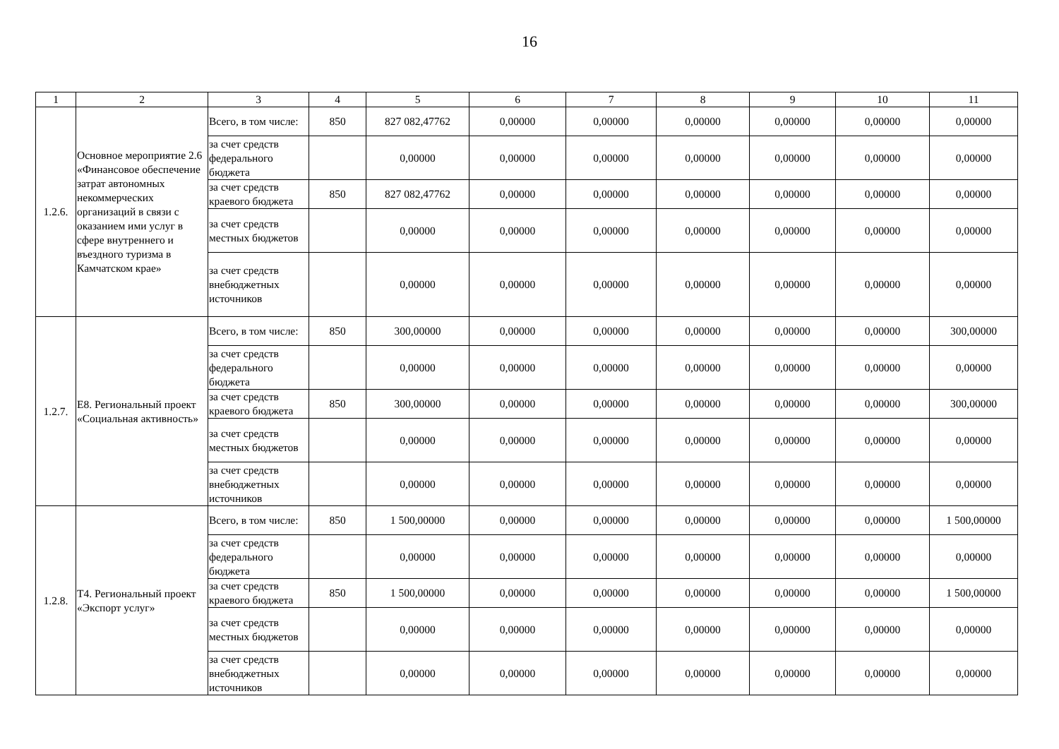16
| 1 | 2 | 3 | 4 | 5 | 6 | 7 | 8 | 9 | 10 | 11 |
| --- | --- | --- | --- | --- | --- | --- | --- | --- | --- | --- |
| 1.2.6. | Основное мероприятие 2.6 «Финансовое обеспечение затрат автономных некоммерческих организаций в связи с оказанием ими услуг в сфере внутреннего и въездного туризма в Камчатском крае» | Всего, в том числе: | 850 | 827 082,47762 | 0,00000 | 0,00000 | 0,00000 | 0,00000 | 0,00000 | 0,00000 |
| | | за счет средств федерального бюджета | | 0,00000 | 0,00000 | 0,00000 | 0,00000 | 0,00000 | 0,00000 | 0,00000 |
| | | за счет средств краевого бюджета | 850 | 827 082,47762 | 0,00000 | 0,00000 | 0,00000 | 0,00000 | 0,00000 | 0,00000 |
| | | за счет средств местных бюджетов | | 0,00000 | 0,00000 | 0,00000 | 0,00000 | 0,00000 | 0,00000 | 0,00000 |
| | | за счет средств внебюджетных источников | | 0,00000 | 0,00000 | 0,00000 | 0,00000 | 0,00000 | 0,00000 | 0,00000 |
| 1.2.7. | Е8. Региональный проект «Социальная активность» | Всего, в том числе: | 850 | 300,00000 | 0,00000 | 0,00000 | 0,00000 | 0,00000 | 0,00000 | 300,00000 |
| | | за счет средств федерального бюджета | | 0,00000 | 0,00000 | 0,00000 | 0,00000 | 0,00000 | 0,00000 | 0,00000 |
| | | за счет средств краевого бюджета | 850 | 300,00000 | 0,00000 | 0,00000 | 0,00000 | 0,00000 | 0,00000 | 300,00000 |
| | | за счет средств местных бюджетов | | 0,00000 | 0,00000 | 0,00000 | 0,00000 | 0,00000 | 0,00000 | 0,00000 |
| | | за счет средств внебюджетных источников | | 0,00000 | 0,00000 | 0,00000 | 0,00000 | 0,00000 | 0,00000 | 0,00000 |
| 1.2.8. | Т4. Региональный проект «Экспорт услуг» | Всего, в том числе: | 850 | 1 500,00000 | 0,00000 | 0,00000 | 0,00000 | 0,00000 | 0,00000 | 1 500,00000 |
| | | за счет средств федерального бюджета | | 0,00000 | 0,00000 | 0,00000 | 0,00000 | 0,00000 | 0,00000 | 0,00000 |
| | | за счет средств краевого бюджета | 850 | 1 500,00000 | 0,00000 | 0,00000 | 0,00000 | 0,00000 | 0,00000 | 1 500,00000 |
| | | за счет средств местных бюджетов | | 0,00000 | 0,00000 | 0,00000 | 0,00000 | 0,00000 | 0,00000 | 0,00000 |
| | | за счет средств внебюджетных источников | | 0,00000 | 0,00000 | 0,00000 | 0,00000 | 0,00000 | 0,00000 | 0,00000 |